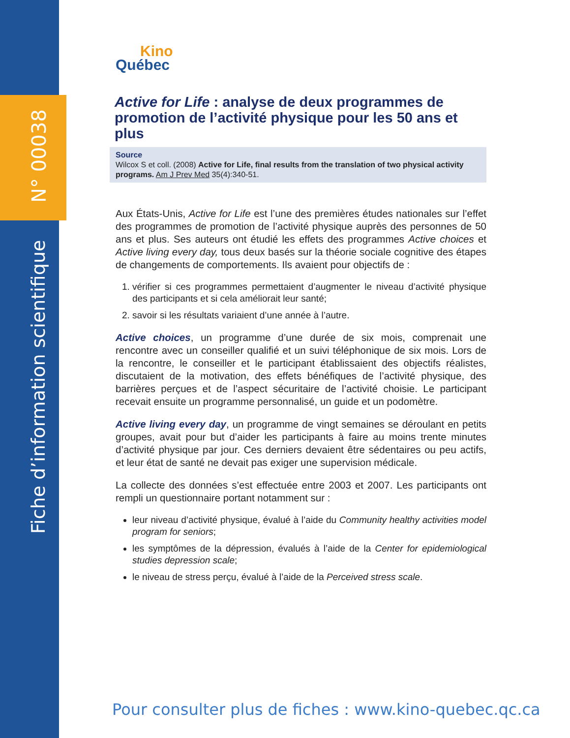N° 00038
Fiche d’information scientifique
Kino
Québec
Active for Life : analyse de deux programmes de promotion de l’activité physique pour les 50 ans et plus
Source
Wilcox S et coll. (2008) Active for Life, final results from the translation of two physical activity programs. Am J Prev Med 35(4):340-51.
Aux États-Unis, Active for Life est l’une des premières études nationales sur l’effet des programmes de promotion de l’activité physique auprès des personnes de 50 ans et plus. Ses auteurs ont étudié les effets des programmes Active choices et Active living every day, tous deux basés sur la théorie sociale cognitive des étapes de changements de comportements. Ils avaient pour objectifs de :
1. vérifier si ces programmes permettaient d’augmenter le niveau d’activité physique des participants et si cela améliorait leur santé;
2. savoir si les résultats variaient d’une année à l’autre.
Active choices, un programme d’une durée de six mois, comprenait une rencontre avec un conseiller qualifié et un suivi téléphonique de six mois. Lors de la rencontre, le conseiller et le participant établissaient des objectifs réalistes, discutaient de la motivation, des effets bénéfiques de l’activité physique, des barrières perçues et de l’aspect sécuritaire de l’activité choisie. Le participant recevait ensuite un programme personnalisé, un guide et un podomètre.
Active living every day, un programme de vingt semaines se déroulant en petits groupes, avait pour but d’aider les participants à faire au moins trente minutes d’activité physique par jour. Ces derniers devaient être sédentaires ou peu actifs, et leur état de santé ne devait pas exiger une supervision médicale.
La collecte des données s’est effectuée entre 2003 et 2007. Les participants ont rempli un questionnaire portant notamment sur :
leur niveau d’activité physique, évalué à l’aide du Community healthy activities model program for seniors;
les symptômes de la dépression, évalués à l’aide de la Center for epidemiological studies depression scale;
le niveau de stress perçu, évalué à l’aide de la Perceived stress scale.
Pour consulter plus de fiches : www.kino-quebec.qc.ca